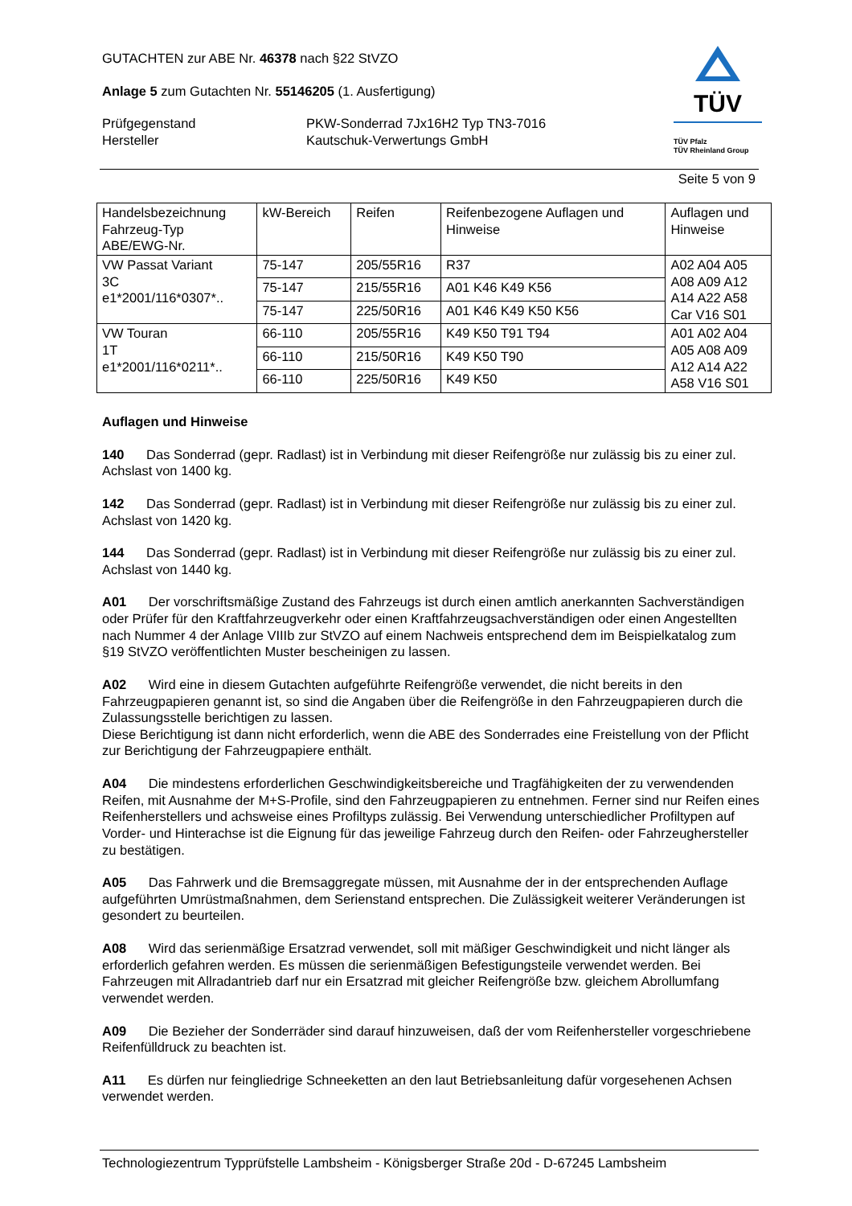GUTACHTEN zur ABE Nr. 46378 nach §22 StVZO
Anlage 5 zum Gutachten Nr. 55146205 (1. Ausfertigung)
Prüfgegenstand
Hersteller
PKW-Sonderrad 7Jx16H2 Typ TN3-7016
Kautschuk-Verwertungs GmbH
TÜV
TÜV Pfalz
TÜV Rheinland Group
Seite 5 von 9
| Handelsbezeichnung Fahrzeug-Typ ABE/EWG-Nr. | kW-Bereich | Reifen | Reifenbezogene Auflagen und Hinweise | Auflagen und Hinweise |
| --- | --- | --- | --- | --- |
| VW Passat Variant 3C e1*2001/116*0307*.. | 75-147 | 205/55R16 | R37 | A02 A04 A05 A08 A09 A12 A14 A22 A58 Car V16 S01 |
| | 75-147 | 215/55R16 | A01 K46 K49 K56 | |
| | 75-147 | 225/50R16 | A01 K46 K49 K50 K56 | |
| VW Touran 1T e1*2001/116*0211*.. | 66-110 | 205/55R16 | K49 K50 T91 T94 | A01 A02 A04 A05 A08 A09 A12 A14 A22 A58 V16 S01 |
| | 66-110 | 215/50R16 | K49 K50 T90 | |
| | 66-110 | 225/50R16 | K49 K50 | |
Auflagen und Hinweise
140 Das Sonderrad (gepr. Radlast) ist in Verbindung mit dieser Reifengröße nur zulässig bis zu einer zul. Achslast von 1400 kg.
142 Das Sonderrad (gepr. Radlast) ist in Verbindung mit dieser Reifengröße nur zulässig bis zu einer zul. Achslast von 1420 kg.
144 Das Sonderrad (gepr. Radlast) ist in Verbindung mit dieser Reifengröße nur zulässig bis zu einer zul. Achslast von 1440 kg.
A01 Der vorschriftsmäßige Zustand des Fahrzeugs ist durch einen amtlich anerkannten Sachverständigen oder Prüfer für den Kraftfahrzeugverkehr oder einen Kraftfahrzeugsachverständigen oder einen Angestellten nach Nummer 4 der Anlage VIIIb zur StVZO auf einem Nachweis entsprechend dem im Beispielkatalog zum §19 StVZO veröffentlichten Muster bescheinigen zu lassen.
A02 Wird eine in diesem Gutachten aufgeführte Reifengröße verwendet, die nicht bereits in den Fahrzeugpapieren genannt ist, so sind die Angaben über die Reifengröße in den Fahrzeugpapieren durch die Zulassungsstelle berichtigen zu lassen.
Diese Berichtigung ist dann nicht erforderlich, wenn die ABE des Sonderrades eine Freistellung von der Pflicht zur Berichtigung der Fahrzeugpapiere enthält.
A04 Die mindestens erforderlichen Geschwindigkeitsbereiche und Tragfähigkeiten der zu verwendenden Reifen, mit Ausnahme der M+S-Profile, sind den Fahrzeugpapieren zu entnehmen. Ferner sind nur Reifen eines Reifenherstellers und achsweise eines Profiltyps zulässig. Bei Verwendung unterschiedlicher Profiltypen auf Vorder- und Hinterachse ist die Eignung für das jeweilige Fahrzeug durch den Reifen- oder Fahrzeughersteller zu bestätigen.
A05 Das Fahrwerk und die Bremsaggregate müssen, mit Ausnahme der in der entsprechenden Auflage aufgeführten Umrüstmaßnahmen, dem Serienstand entsprechen. Die Zulässigkeit weiterer Veränderungen ist gesondert zu beurteilen.
A08 Wird das serienmäßige Ersatzrad verwendet, soll mit mäßiger Geschwindigkeit und nicht länger als erforderlich gefahren werden. Es müssen die serienmäßigen Befestigungsteile verwendet werden. Bei Fahrzeugen mit Allradantrieb darf nur ein Ersatzrad mit gleicher Reifengröße bzw. gleichem Abrollumfang verwendet werden.
A09 Die Bezieher der Sonderräder sind darauf hinzuweisen, daß der vom Reifenhersteller vorgeschriebene Reifenfülldruck zu beachten ist.
A11 Es dürfen nur feingliedrige Schneeketten an den laut Betriebsanleitung dafür vorgesehenen Achsen verwendet werden.
Technologiezentrum Typprüfstelle Lambsheim - Königsberger Straße 20d - D-67245 Lambsheim